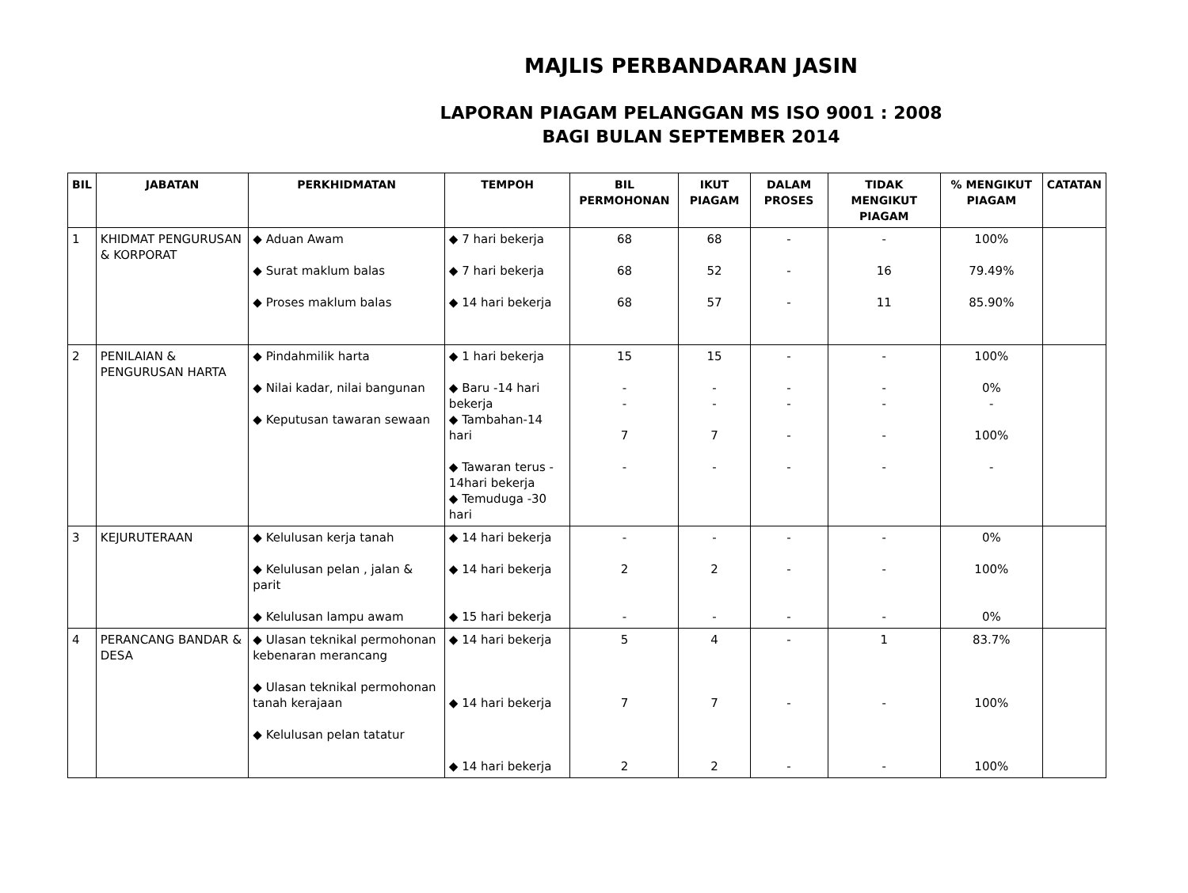MAJLIS PERBANDARAN JASIN
LAPORAN PIAGAM PELANGGAN MS ISO 9001 : 2008
BAGI BULAN SEPTEMBER 2014
| BIL | JABATAN | PERKHIDMATAN | TEMPOH | BIL PERMOHONAN | IKUT PIAGAM | DALAM PROSES | TIDAK MENGIKUT PIAGAM | % MENGIKUT PIAGAM | CATATAN |
| --- | --- | --- | --- | --- | --- | --- | --- | --- | --- |
| 1 | KHIDMAT PENGURUSAN & KORPORAT | ◆ Aduan Awam ◆ Surat maklum balas ◆ Proses maklum balas | ◆ 7 hari bekerja ◆ 7 hari bekerja ◆ 14 hari bekerja | 68 68 68 | 68 52 57 | - - - | - 16 11 | 100% 79.49% 85.90% | |
| 2 | PENILAIAN & PENGURUSAN HARTA | ◆ Pindahmilik harta ◆ Nilai kadar, nilai bangunan ◆ Keputusan tawaran sewaan | ◆ 1 hari bekerja ◆ Baru -14 hari bekerja ◆ Tambahan-14 hari ◆ Tawaran terus - 14hari bekerja ◆ Temuduga -30 hari | 15 - - 7 - | 15 - - 7 - | - - - - - | - - - - - | 100% 0% - 100% - | |
| 3 | KEJURUTERAAN | ◆ Kelulusan kerja tanah ◆ Kelulusan pelan , jalan & parit ◆ Kelulusan lampu awam | ◆ 14 hari bekerja ◆ 14 hari bekerja ◆ 15 hari bekerja | - 2 - | - 2 - | - - - | - - - | 0% 100% 0% | |
| 4 | PERANCANG BANDAR & DESA | ◆ Ulasan teknikal permohonan kebenaran merancang ◆ Ulasan teknikal permohonan tanah kerajaan ◆ Kelulusan pelan tatatur | ◆ 14 hari bekerja ◆ 14 hari bekerja ◆ 14 hari bekerja | 5 7 2 | 4 7 2 | - - - | 1 - - | 83.7% 100% 100% | |